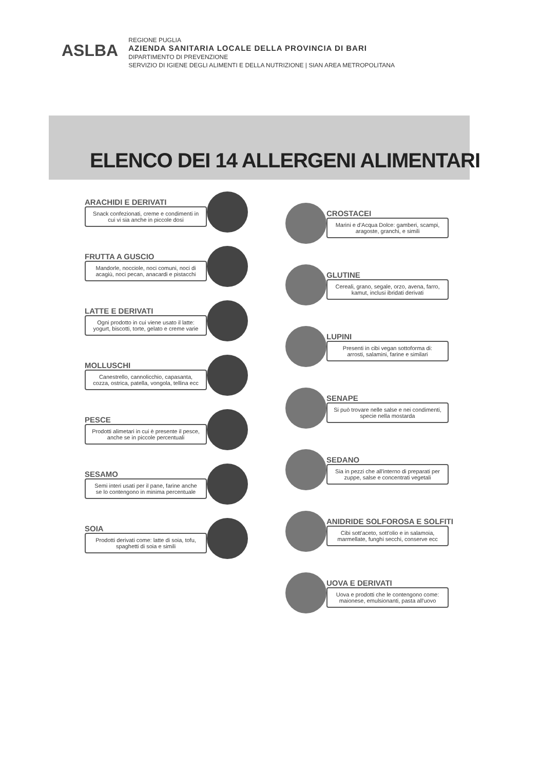ASLBA
REGIONE PUGLIA
AZIENDA SANITARIA LOCALE DELLA PROVINCIA DI BARI
DIPARTIMENTO DI PREVENZIONE
SERVIZIO DI IGIENE DEGLI ALIMENTI E DELLA NUTRIZIONE | SIAN AREA METROPOLITANA
ELENCO DEI 14 ALLERGENI ALIMENTARI
ARACHIDI E DERIVATI
Snack confezionati, creme e condimenti in cui vi sia anche in piccole dosi
FRUTTA A GUSCIO
Mandorle, nocciole, noci comuni, noci di acagiù, noci pecan, anacardi e pistacchi
LATTE E DERIVATI
Ogni prodotto in cui viene usato il latte: yogurt, biscotti, torte, gelato e creme varie
MOLLUSCHI
Canestrello, cannolicchio, capasanta, cozza, ostrica, patella, vongola, tellina ecc
PESCE
Prodotti alimetari in cui è presente il pesce, anche se in piccole percentuali
SESAMO
Semi interi usati per il pane, farine anche se lo contengono in minima percentuale
SOIA
Prodotti derivati come: latte di soia, tofu, spaghetti di soia e simili
CROSTACEI
Marini e d'Acqua Dolce: gamberi, scampi, aragoste, granchi, e simili
GLUTINE
Cereali, grano, segale, orzo, avena, farro, kamut, inclusi ibridati derivati
LUPINI
Presenti in cibi vegan sottoforma di: arrosti, salamini, farine e similari
SENAPE
Si può trovare nelle salse e nei condimenti, specie nella mostarda
SEDANO
Sia in pezzi che all'interno di preparati per zuppe, salse e concentrati vegetali
ANIDRIDE SOLFOROSA E SOLFITI
Cibi sott'aceto, sott'olio e in salamoia, marmellate, funghi secchi, conserve ecc
UOVA E DERIVATI
Uova e prodotti che le contengono come: maionese, emulsionanti, pasta all'uovo